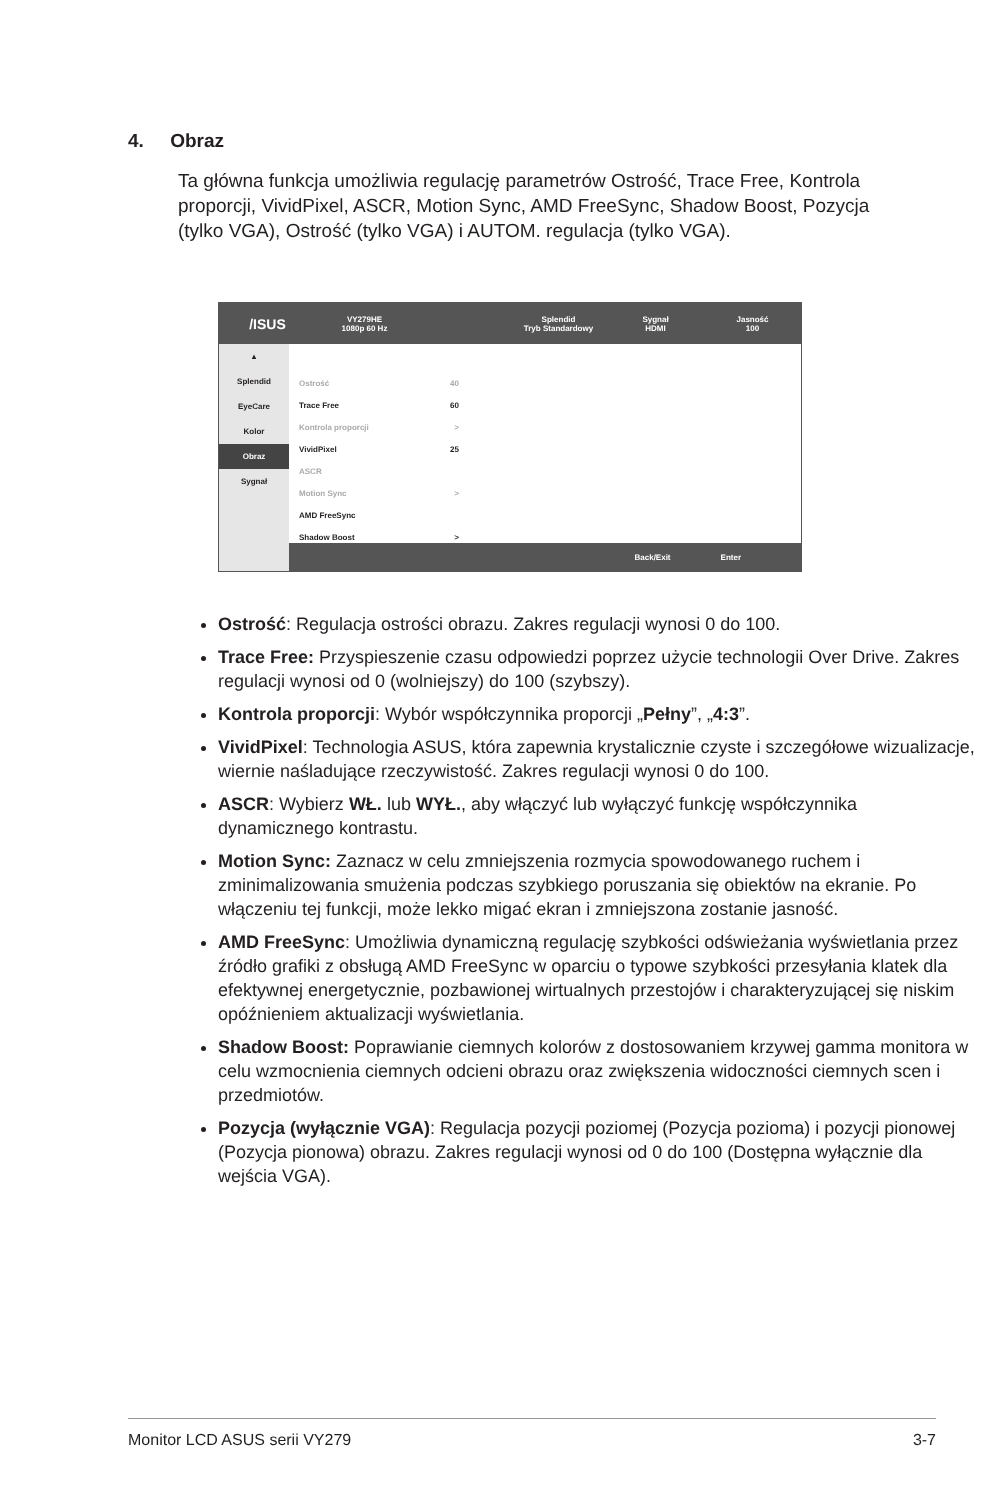4. Obraz
Ta główna funkcja umożliwia regulację parametrów Ostrość, Trace Free, Kontrola proporcji, VividPixel, ASCR, Motion Sync, AMD FreeSync, Shadow Boost, Pozycja (tylko VGA), Ostrość (tylko VGA) i AUTOM. regulacja (tylko VGA).
/ISUS
VY279HE
1080p 60 Hz
Splendid
Tryb Standardowy
Sygnał
HDMI
Jasność
100
▴
Splendid
EyeCare
Kolor
Obraz
Sygnał
Ostrość 40
Trace Free 60
Kontrola proporcji >
VividPixel 25
ASCR
Motion Sync >
AMD FreeSync
Shadow Boost >
Back/Exit Enter
Ostrość: Regulacja ostrości obrazu. Zakres regulacji wynosi 0 do 100.
Trace Free: Przyspieszenie czasu odpowiedzi poprzez użycie technologii Over Drive. Zakres regulacji wynosi od 0 (wolniejszy) do 100 (szybszy).
Kontrola proporcji: Wybór współczynnika proporcji „Pełny”, „4:3”.
VividPixel: Technologia ASUS, która zapewnia krystalicznie czyste i szczegółowe wizualizacje, wiernie naśladujące rzeczywistość. Zakres regulacji wynosi 0 do 100.
ASCR: Wybierz WŁ. lub WYŁ., aby włączyć lub wyłączyć funkcję współczynnika dynamicznego kontrastu.
Motion Sync: Zaznacz w celu zmniejszenia rozmycia spowodowanego ruchem i zminimalizowania smużenia podczas szybkiego poruszania się obiektów na ekranie. Po włączeniu tej funkcji, może lekko migać ekran i zmniejszona zostanie jasność.
AMD FreeSync: Umożliwia dynamiczną regulację szybkości odświeżania wyświetlania przez źródło grafiki z obsługą AMD FreeSync w oparciu o typowe szybkości przesyłania klatek dla efektywnej energetycznie, pozbawionej wirtualnych przestojów i charakteryzującej się niskim opóźnieniem aktualizacji wyświetlania.
Shadow Boost: Poprawianie ciemnych kolorów z dostosowaniem krzywej gamma monitora w celu wzmocnienia ciemnych odcieni obrazu oraz zwiększenia widoczności ciemnych scen i przedmiotów.
Pozycja (wyłącznie VGA): Regulacja pozycji poziomej (Pozycja pozioma) i pozycji pionowej (Pozycja pionowa) obrazu. Zakres regulacji wynosi od 0 do 100 (Dostępna wyłącznie dla wejścia VGA).
Monitor LCD ASUS serii VY279 3-7